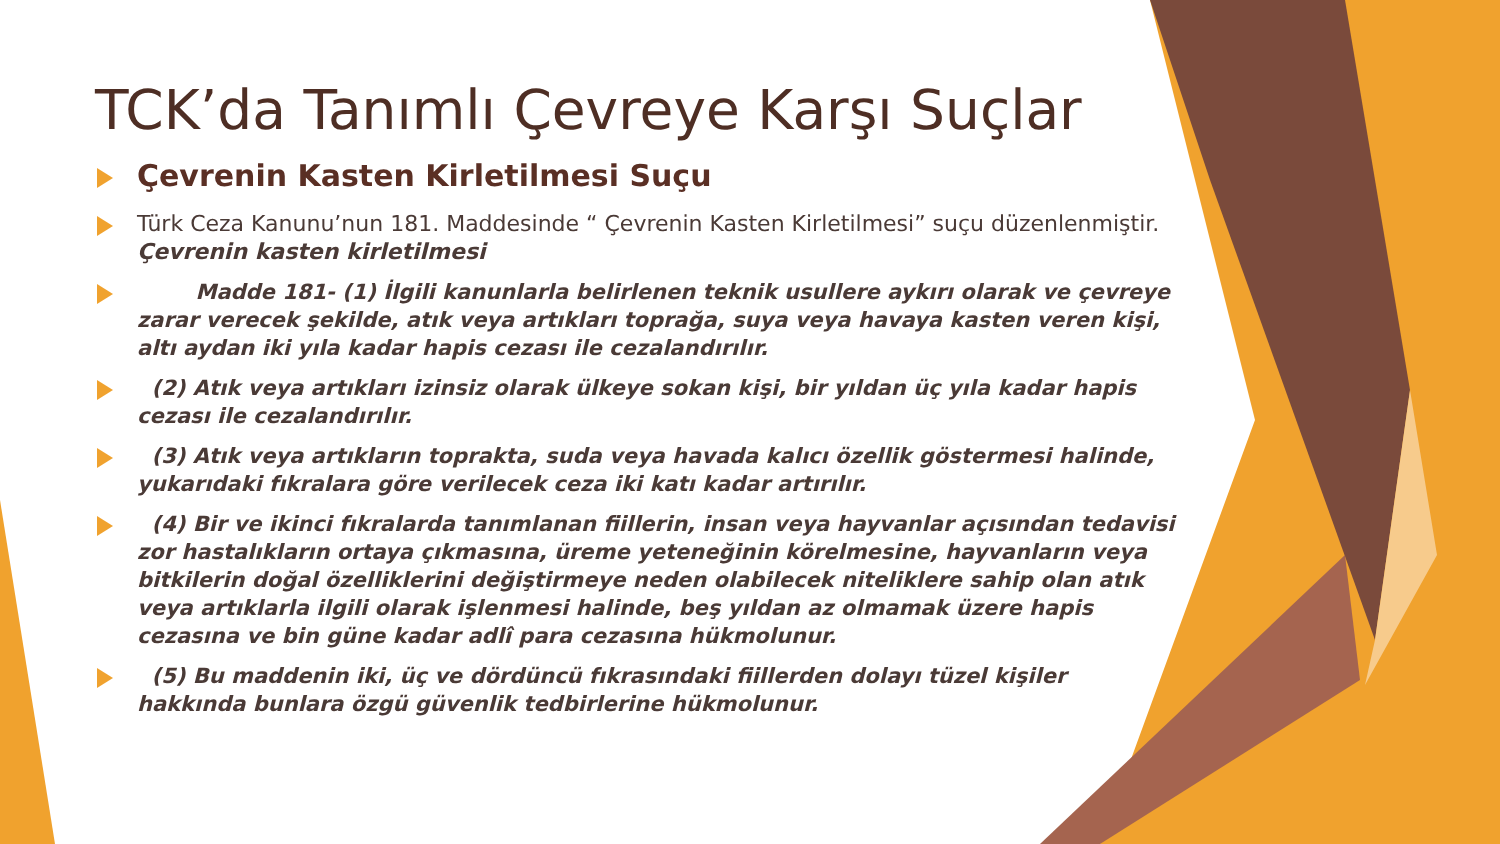TCK’da Tanımlı Çevreye Karşı Suçlar
Çevrenin Kasten Kirletilmesi Suçu
Türk Ceza Kanunu’nun 181. Maddesinde “ Çevrenin Kasten Kirletilmesi” suçu düzenlenmiştir. Çevrenin kasten kirletilmesi
Madde 181- (1) İlgili kanunlarla belirlenen teknik usullere aykırı olarak ve çevreye zarar verecek şekilde, atık veya artıkları toprağa, suya veya havaya kasten veren kişi, altı aydan iki yıla kadar hapis cezası ile cezalandırılır.
(2) Atık veya artıkları izinsiz olarak ülkeye sokan kişi, bir yıldan üç yıla kadar hapis cezası ile cezalandırılır.
(3) Atık veya artıkların toprakta, suda veya havada kalıcı özellik göstermesi halinde, yukarıdaki fıkralara göre verilecek ceza iki katı kadar artırılır.
(4) Bir ve ikinci fıkralarda tanımlanan fiillerin, insan veya hayvanlar açısından tedavisi zor hastalıkların ortaya çıkmasına, üreme yeteneğinin körelmesine, hayvanların veya bitkilerin doğal özelliklerini değiştirmeye neden olabilecek niteliklere sahip olan atık veya artıklarla ilgili olarak işlenmesi halinde, beş yıldan az olmamak üzere hapis cezasına ve bin güne kadar adlî para cezasına hükmolunur.
(5) Bu maddenin iki, üç ve dördüncü fıkrasındaki fiillerden dolayı tüzel kişiler hakkında bunlara özgü güvenlik tedbirlerine hükmolunur.